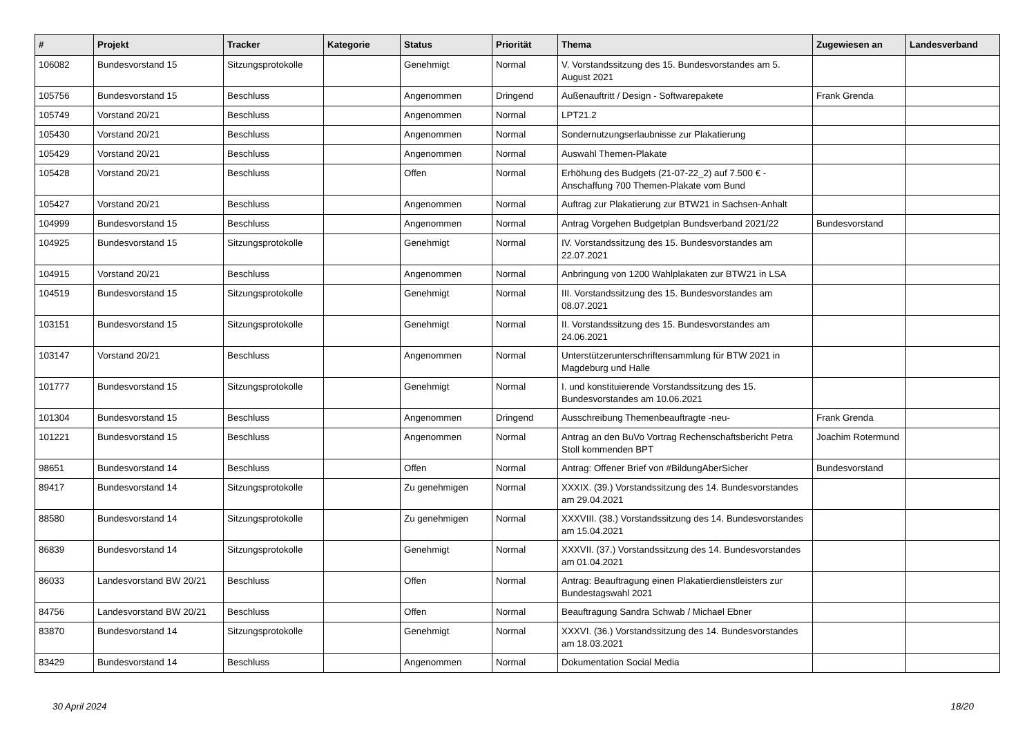| # | Projekt | Tracker | Kategorie | Status | Priorität | Thema | Zugewiesen an | Landesverband |
| --- | --- | --- | --- | --- | --- | --- | --- | --- |
| 106082 | Bundesvorstand 15 | Sitzungsprotokolle | | Genehmigt | Normal | V. Vorstandssitzung des 15. Bundesvorstandes am 5. August 2021 | | |
| 105756 | Bundesvorstand 15 | Beschluss | | Angenommen | Dringend | Außenauftritt / Design - Softwarepakete | Frank Grenda | |
| 105749 | Vorstand 20/21 | Beschluss | | Angenommen | Normal | LPT21.2 | | |
| 105430 | Vorstand 20/21 | Beschluss | | Angenommen | Normal | Sondernutzungserlaubnisse zur Plakatierung | | |
| 105429 | Vorstand 20/21 | Beschluss | | Angenommen | Normal | Auswahl Themen-Plakate | | |
| 105428 | Vorstand 20/21 | Beschluss | | Offen | Normal | Erhöhung des Budgets (21-07-22_2) auf 7.500 € - Anschaffung 700 Themen-Plakate vom Bund | | |
| 105427 | Vorstand 20/21 | Beschluss | | Angenommen | Normal | Auftrag zur Plakatierung zur BTW21 in Sachsen-Anhalt | | |
| 104999 | Bundesvorstand 15 | Beschluss | | Angenommen | Normal | Antrag Vorgehen Budgetplan Bundsverband 2021/22 | Bundesvorstand | |
| 104925 | Bundesvorstand 15 | Sitzungsprotokolle | | Genehmigt | Normal | IV. Vorstandssitzung des 15. Bundesvorstandes am 22.07.2021 | | |
| 104915 | Vorstand 20/21 | Beschluss | | Angenommen | Normal | Anbringung von 1200 Wahlplakaten zur BTW21 in LSA | | |
| 104519 | Bundesvorstand 15 | Sitzungsprotokolle | | Genehmigt | Normal | III. Vorstandssitzung des 15. Bundesvorstandes am 08.07.2021 | | |
| 103151 | Bundesvorstand 15 | Sitzungsprotokolle | | Genehmigt | Normal | II. Vorstandssitzung des 15. Bundesvorstandes am 24.06.2021 | | |
| 103147 | Vorstand 20/21 | Beschluss | | Angenommen | Normal | Unterstützerunterschriftensammlung für BTW 2021 in Magdeburg und Halle | | |
| 101777 | Bundesvorstand 15 | Sitzungsprotokolle | | Genehmigt | Normal | I. und konstituierende Vorstandssitzung des 15. Bundesvorstandes am 10.06.2021 | | |
| 101304 | Bundesvorstand 15 | Beschluss | | Angenommen | Dringend | Ausschreibung Themenbeauftragte -neu- | Frank Grenda | |
| 101221 | Bundesvorstand 15 | Beschluss | | Angenommen | Normal | Antrag an den BuVo Vortrag Rechenschaftsbericht Petra Stoll kommenden BPT | Joachim Rotermund | |
| 98651 | Bundesvorstand 14 | Beschluss | | Offen | Normal | Antrag: Offener Brief von #BildungAberSicher | Bundesvorstand | |
| 89417 | Bundesvorstand 14 | Sitzungsprotokolle | | Zu genehmigen | Normal | XXXIX. (39.) Vorstandssitzung des 14. Bundesvorstandes am 29.04.2021 | | |
| 88580 | Bundesvorstand 14 | Sitzungsprotokolle | | Zu genehmigen | Normal | XXXVIII. (38.) Vorstandssitzung des 14. Bundesvorstandes am 15.04.2021 | | |
| 86839 | Bundesvorstand 14 | Sitzungsprotokolle | | Genehmigt | Normal | XXXVII. (37.) Vorstandssitzung des 14. Bundesvorstandes am 01.04.2021 | | |
| 86033 | Landesvorstand BW 20/21 | Beschluss | | Offen | Normal | Antrag: Beauftragung einen Plakatierdienstleisters zur Bundestagswahl 2021 | | |
| 84756 | Landesvorstand BW 20/21 | Beschluss | | Offen | Normal | Beauftragung Sandra Schwab / Michael Ebner | | |
| 83870 | Bundesvorstand 14 | Sitzungsprotokolle | | Genehmigt | Normal | XXXVI. (36.) Vorstandssitzung des 14. Bundesvorstandes am 18.03.2021 | | |
| 83429 | Bundesvorstand 14 | Beschluss | | Angenommen | Normal | Dokumentation Social Media | | |
30 April 2024 18/20